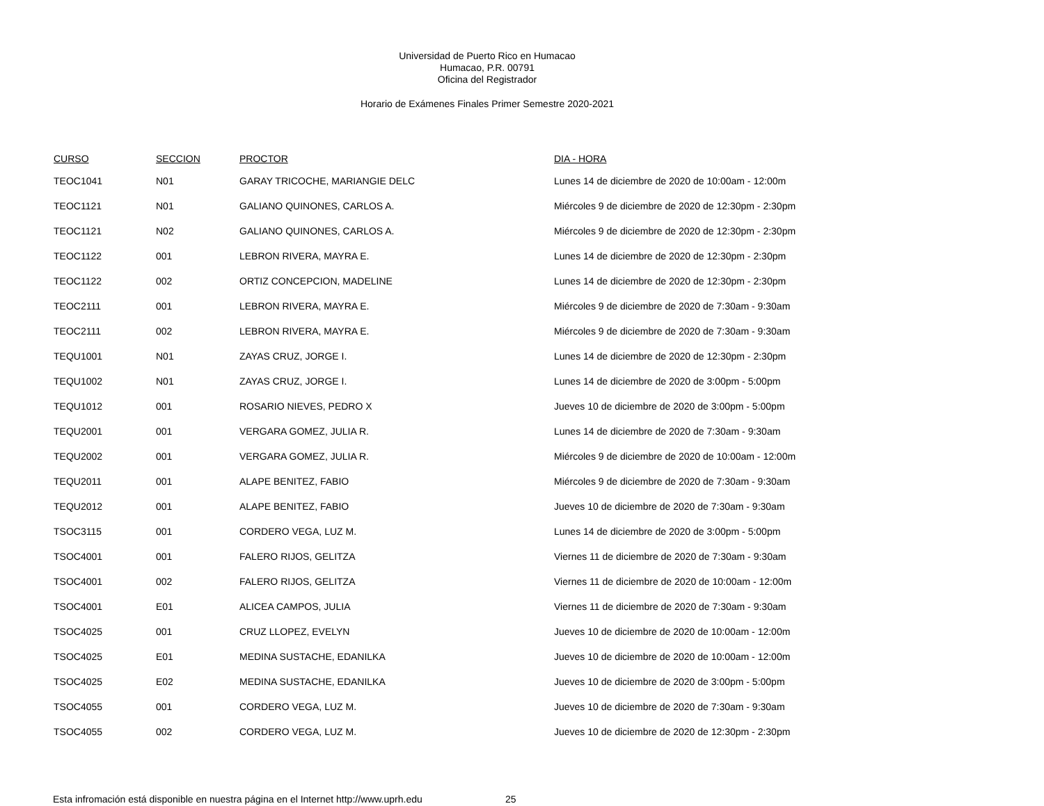Universidad de Puerto Rico en Humacao
Humacao, P.R. 00791
Oficina del Registrador
Horario de Exámenes Finales Primer Semestre 2020-2021
| CURSO | SECCION | PROCTOR | DIA - HORA |
| --- | --- | --- | --- |
| TEOC1041 | N01 | GARAY TRICOCHE, MARIANGIE DELC | Lunes 14 de diciembre de 2020 de 10:00am - 12:00m |
| TEOC1121 | N01 | GALIANO QUINONES, CARLOS A. | Miércoles 9 de diciembre de 2020 de 12:30pm - 2:30pm |
| TEOC1121 | N02 | GALIANO QUINONES, CARLOS A. | Miércoles 9 de diciembre de 2020 de 12:30pm - 2:30pm |
| TEOC1122 | 001 | LEBRON RIVERA, MAYRA E. | Lunes 14 de diciembre de 2020 de 12:30pm - 2:30pm |
| TEOC1122 | 002 | ORTIZ CONCEPCION, MADELINE | Lunes 14 de diciembre de 2020 de 12:30pm - 2:30pm |
| TEOC2111 | 001 | LEBRON RIVERA, MAYRA E. | Miércoles 9 de diciembre de 2020 de 7:30am - 9:30am |
| TEOC2111 | 002 | LEBRON RIVERA, MAYRA E. | Miércoles 9 de diciembre de 2020 de 7:30am - 9:30am |
| TEQU1001 | N01 | ZAYAS CRUZ, JORGE I. | Lunes 14 de diciembre de 2020 de 12:30pm - 2:30pm |
| TEQU1002 | N01 | ZAYAS CRUZ, JORGE I. | Lunes 14 de diciembre de 2020 de 3:00pm - 5:00pm |
| TEQU1012 | 001 | ROSARIO NIEVES, PEDRO X | Jueves 10 de diciembre de 2020 de 3:00pm - 5:00pm |
| TEQU2001 | 001 | VERGARA GOMEZ, JULIA R. | Lunes 14 de diciembre de 2020 de 7:30am - 9:30am |
| TEQU2002 | 001 | VERGARA GOMEZ, JULIA R. | Miércoles 9 de diciembre de 2020 de 10:00am - 12:00m |
| TEQU2011 | 001 | ALAPE BENITEZ, FABIO | Miércoles 9 de diciembre de 2020 de 7:30am - 9:30am |
| TEQU2012 | 001 | ALAPE BENITEZ, FABIO | Jueves 10 de diciembre de 2020 de 7:30am - 9:30am |
| TSOC3115 | 001 | CORDERO VEGA, LUZ M. | Lunes 14 de diciembre de 2020 de 3:00pm - 5:00pm |
| TSOC4001 | 001 | FALERO RIJOS, GELITZA | Viernes 11 de diciembre de 2020 de 7:30am - 9:30am |
| TSOC4001 | 002 | FALERO RIJOS, GELITZA | Viernes 11 de diciembre de 2020 de 10:00am - 12:00m |
| TSOC4001 | E01 | ALICEA CAMPOS, JULIA | Viernes 11 de diciembre de 2020 de 7:30am - 9:30am |
| TSOC4025 | 001 | CRUZ LLOPEZ, EVELYN | Jueves 10 de diciembre de 2020 de 10:00am - 12:00m |
| TSOC4025 | E01 | MEDINA SUSTACHE, EDANILKA | Jueves 10 de diciembre de 2020 de 10:00am - 12:00m |
| TSOC4025 | E02 | MEDINA SUSTACHE, EDANILKA | Jueves 10 de diciembre de 2020 de 3:00pm - 5:00pm |
| TSOC4055 | 001 | CORDERO VEGA, LUZ M. | Jueves 10 de diciembre de 2020 de 7:30am - 9:30am |
| TSOC4055 | 002 | CORDERO VEGA, LUZ M. | Jueves 10 de diciembre de 2020 de 12:30pm - 2:30pm |
Esta infromación está disponible en nuestra página en el Internet http://www.uprh.edu 25